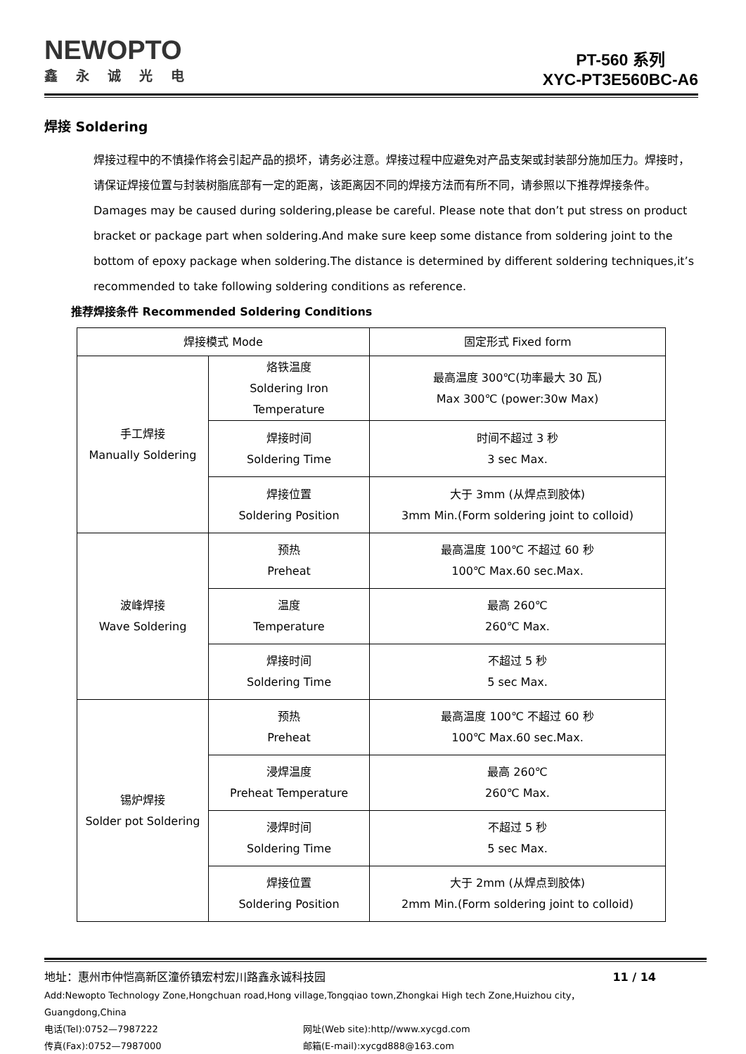NEWOPTO
鑫永诚光电
PT-560 系列
XYC-PT3E560BC-A6
焊接 Soldering
焊接过程中的不慎操作将会引起产品的损坏，请务必注意。焊接过程中应避免对产品支架或封装部分施加压力。焊接时，请保证焊接位置与封装树脂底部有一定的距离，该距离因不同的焊接方法而有所不同，请参照以下推荐焊接条件。
Damages may be caused during soldering,please be careful. Please note that don’t put stress on product bracket or package part when soldering.And make sure keep some distance from soldering joint to the bottom of epoxy package when soldering.The distance is determined by different soldering techniques,it’s recommended to take following soldering conditions as reference.
推荐焊接条件 Recommended Soldering Conditions
| 焊接模式 Mode | | 固定形式 Fixed form |
| 手工焊接 Manually Soldering | 烙铁温度 Soldering Iron Temperature | 最高温度 300℃(功率最大 30 瓦) Max 300℃ (power:30w Max) |
| | 焊接时间 Soldering Time | 时间不超过 3 秒 3 sec Max. |
| | 焊接位置 Soldering Position | 大于 3mm (从焊点到胶体) 3mm Min.(Form soldering joint to colloid) |
| 波峰焊接 Wave Soldering | 预热 Preheat | 最高温度 100℃ 不超过 60 秒 100℃ Max.60 sec.Max. |
| | 温度 Temperature | 最高 260℃ 260℃ Max. |
| | 焊接时间 Soldering Time | 不超过 5 秒 5 sec Max. |
| 锡炉焊接 Solder pot Soldering | 预热 Preheat | 最高温度 100℃ 不超过 60 秒 100℃ Max.60 sec.Max. |
| | 浸焊温度 Preheat Temperature | 最高 260℃ 260℃ Max. |
| | 浸焊时间 Soldering Time | 不超过 5 秒 5 sec Max. |
| | 焊接位置 Soldering Position | 大于 2mm (从焊点到胶体) 2mm Min.(Form soldering joint to colloid) |
地址：惠州市仲恺高新区潼侨镇宏村宏川路鑫永诚科技园 11 / 14
Add:Newopto Technology Zone,Hongchuan road,Hong village,Tongqiao town,Zhongkai High tech Zone,Huizhou city，Guangdong,China
电话(Tel):0752—7987222 网址(Web site):http//www.xycgd.com
传真(Fax):0752—7987000 邮箱(E-mail):xycgd888@163.com